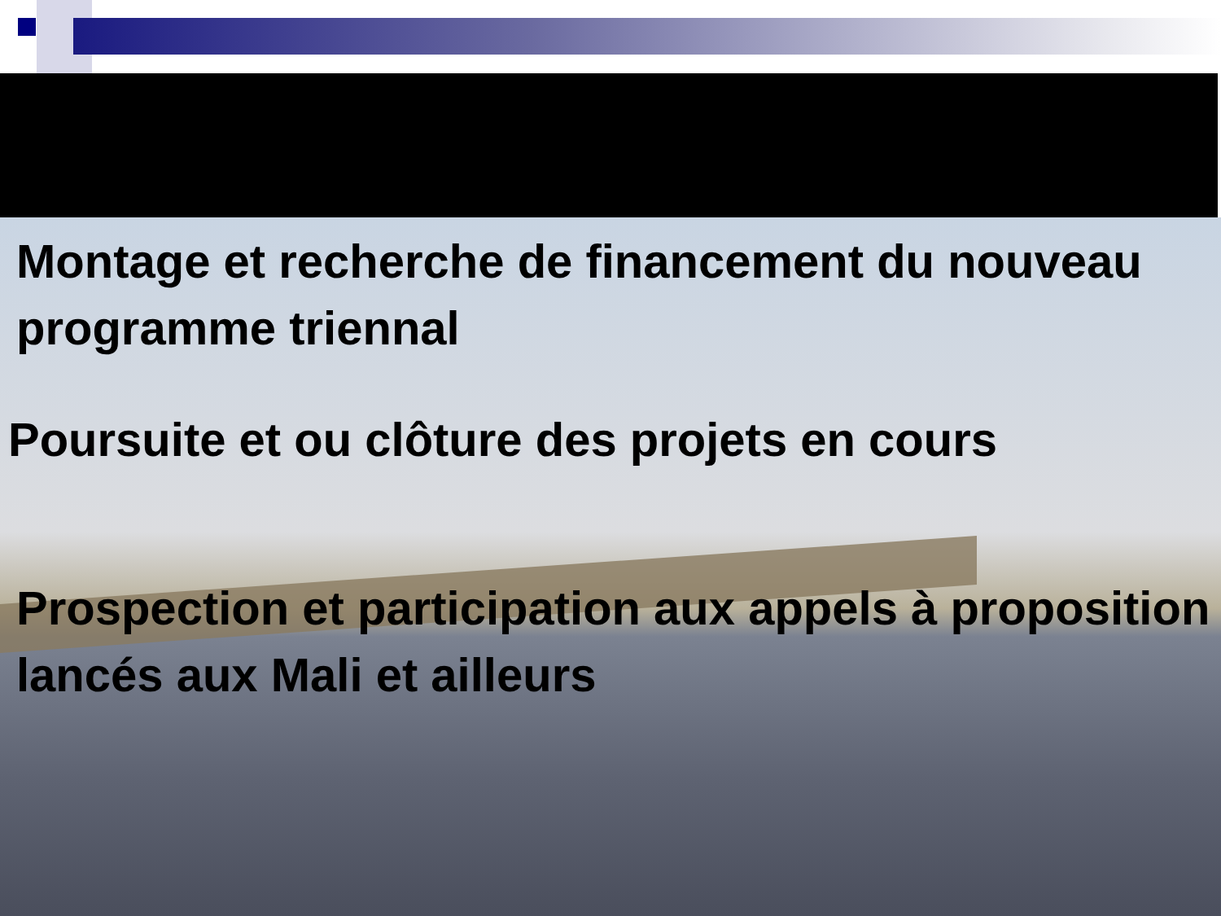Montage et recherche de financement du nouveau programme triennal
Poursuite et ou clôture des projets en cours
Prospection et participation aux appels à proposition lancés aux Mali et ailleurs